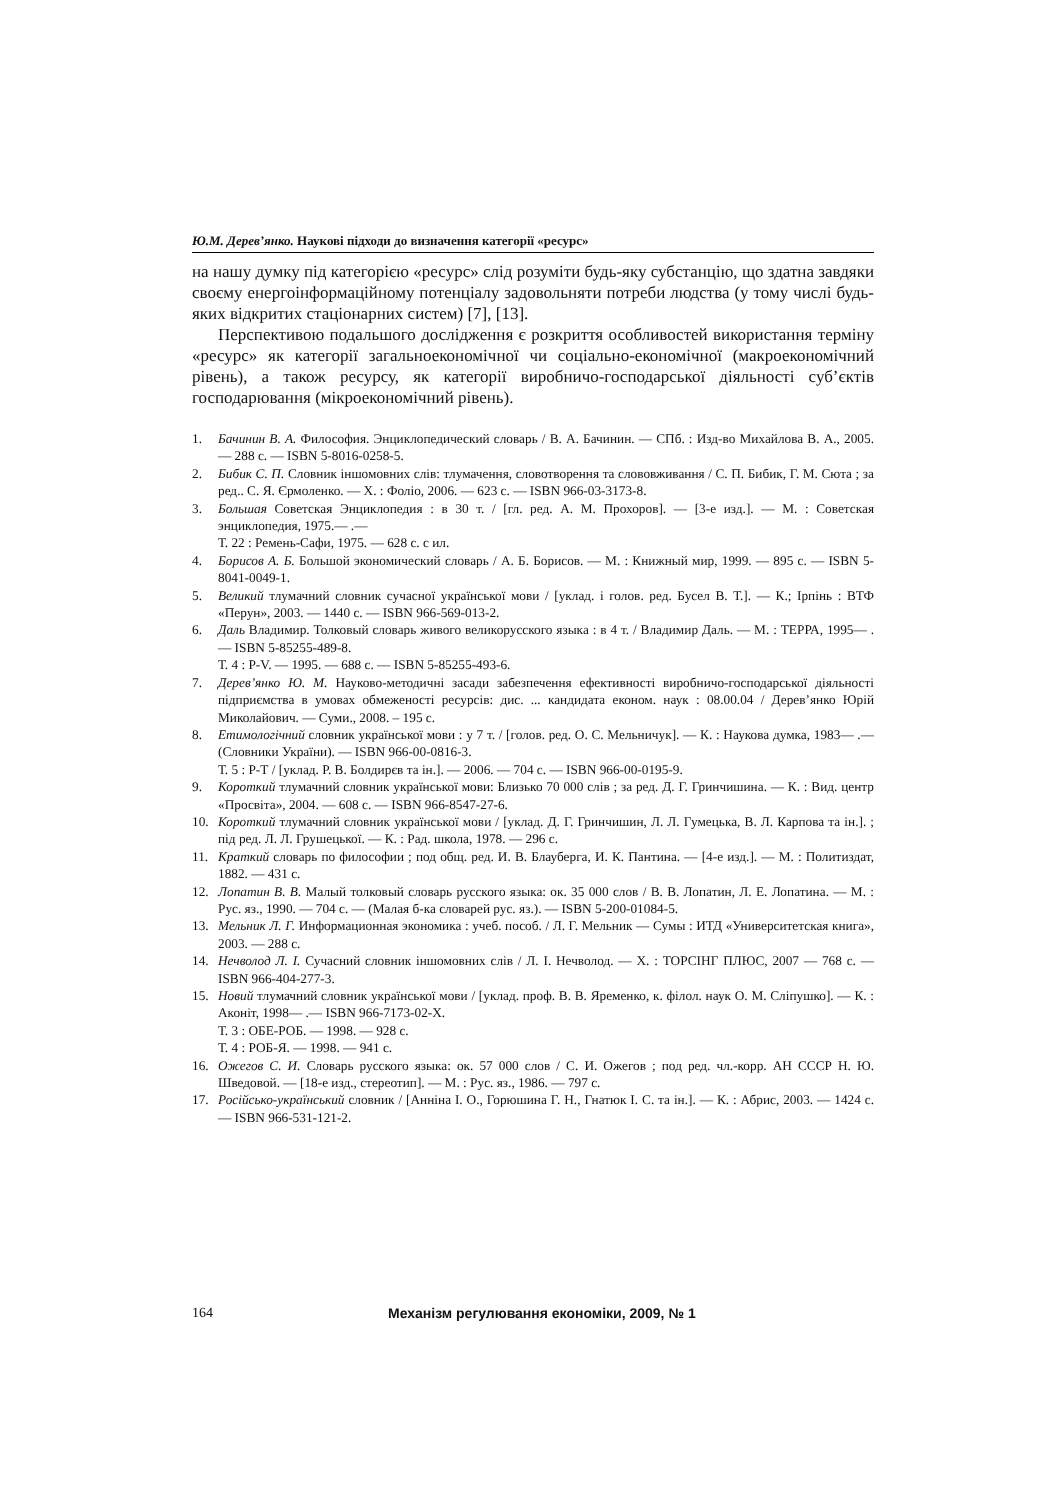Ю.М. Дерев’янко. Наукові підходи до визначення категорії «ресурс»
на нашу думку під категорією «ресурс» слід розуміти будь-яку субстанцію, що здатна завдяки своєму енергоінформаційному потенціалу задовольняти потреби людства (у тому числі будь-яких відкритих стаціонарних систем) [7], [13].
Перспективою подальшого дослідження є розкриття особливостей використання терміну «ресурс» як категорії загальноекономічної чи соціально-економічної (макроекономічний рівень), а також ресурсу, як категорії виробничо-господарської діяльності суб’єктів господарювання (мікроекономічний рівень).
1. Бачинин В. А. Философия. Энциклопедический словарь / В. А. Бачинин. — СПб. : Изд-во Михайлова В. А., 2005. — 288 с. — ISBN 5-8016-0258-5.
2. Бибик С. П. Словник іншомовних слів: тлумачення, словотворення та слововживання / С. П. Бибик, Г. М. Сюта ; за ред.. С. Я. Єрмоленко. — Х. : Фоліо, 2006. — 623 с. — ISBN 966-03-3173-8.
3. Большая Советская Энциклопедия : в 30 т. / [гл. ред. А. М. Прохоров]. — [3-е изд.]. — М. : Советская энциклопедия, 1975.— .—
Т. 22 : Ремень-Сафи, 1975. — 628 с. с ил.
4. Борисов А. Б. Большой экономический словарь / А. Б. Борисов. — М. : Книжный мир, 1999. — 895 с. — ISBN 5-8041-0049-1.
5. Великий тлумачний словник сучасної української мови / [уклад. і голов. ред. Бусел В. Т.]. — К.; Ірпінь : ВТФ «Перун», 2003. — 1440 с. — ISBN 966-569-013-2.
6. Даль Владимир. Толковый словарь живого великорусского языка : в 4 т. / Владимир Даль. — М. : ТЕРРА, 1995— .— ISBN 5-85255-489-8.
Т. 4 : Р-V. — 1995. — 688 с. — ISBN 5-85255-493-6.
7. Дерев’янко Ю. М. Науково-методичні засади забезпечення ефективності виробничо-господарської діяльності підприємства в умовах обмеженості ресурсів: дис. ... кандидата економ. наук : 08.00.04 / Дерев’янко Юрій Миколайович. — Суми., 2008. – 195 с.
8. Етимологічний словник української мови : у 7 т. / [голов. ред. О. С. Мельничук]. — К. : Наукова думка, 1983— .— (Словники України). — ISBN 966-00-0816-3.
Т. 5 : Р-Т / [уклад. Р. В. Болдирєв та ін.]. — 2006. — 704 с. — ISBN 966-00-0195-9.
9. Короткий тлумачний словник української мови: Близько 70 000 слів ; за ред. Д. Г. Гринчишина. — К. : Вид. центр «Просвіта», 2004. — 608 с. — ISBN 966-8547-27-6.
10. Короткий тлумачний словник української мови / [уклад. Д. Г. Гринчишин, Л. Л. Гумецька, В. Л. Карпова та ін.]. ; під ред. Л. Л. Грушецької. — К. : Рад. школа, 1978. — 296 с.
11. Краткий словарь по философии ; под общ. ред. И. В. Блауберга, И. К. Пантина. — [4-е изд.]. — М. : Политиздат, 1882. — 431 с.
12. Лопатин В. В. Малый толковый словарь русского языка: ок. 35 000 слов / В. В. Лопатин, Л. Е. Лопатина. — М. : Рус. яз., 1990. — 704 с. — (Малая б-ка словарей рус. яз.). — ISBN 5-200-01084-5.
13. Мельник Л. Г. Информационная экономика : учеб. пособ. / Л. Г. Мельник — Сумы : ИТД «Университетская книга», 2003. — 288 с.
14. Нечволод Л. І. Сучасний словник іншомовних слів / Л. І. Нечволод. — Х. : ТОРСІНГ ПЛЮС, 2007 — 768 с. — ISBN 966-404-277-3.
15. Новий тлумачний словник української мови / [уклад. проф. В. В. Яременко, к. філол. наук О. М. Сліпушко]. — К. : Аконіт, 1998— .— ISBN 966-7173-02-Х.
Т. 3 : ОБЕ-РОБ. — 1998. — 928 с.
Т. 4 : РОБ-Я. — 1998. — 941 с.
16. Ожегов С. И. Словарь русского языка: ок. 57 000 слов / С. И. Ожегов ; под ред. чл.-корр. АН СССР Н. Ю. Шведовой. — [18-е изд., стереотип]. — М. : Рус. яз., 1986. — 797 с.
17. Російсько-український словник / [Анніна І. О., Горюшина Г. Н., Гнатюк І. С. та ін.]. — К. : Абрис, 2003. — 1424 с. — ISBN 966-531-121-2.
164 Механізм регулювання економіки, 2009, № 1